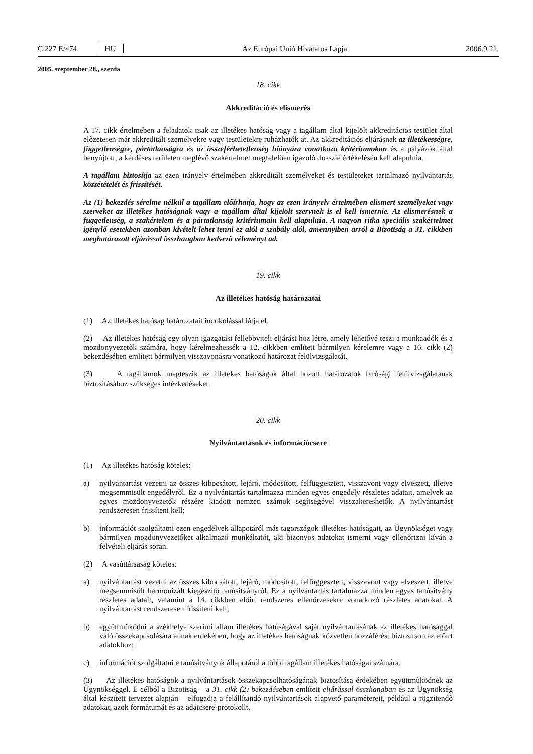C 227 E/474 HU Az Európai Unió Hivatalos Lapja 2006.9.21.
2005. szeptember 28., szerda
18. cikk
Akkreditáció és elismerés
A 17. cikk értelmében a feladatok csak az illetékes hatóság vagy a tagállam által kijelölt akkreditációs testület által előzetesen már akkreditált személyekre vagy testületekre ruházhatók át. Az akkreditációs eljárásnak az illetékességre, függetlenségre, pártatlanságra és az összeférhetetlenség hiányára vonatkozó kritériumokon és a pályázók által benyújtott, a kérdéses területen meglévő szakértelmet megfelelően igazoló dosszié értékelésén kell alapulnia.
A tagállam biztosítja az ezen irányelv értelmében akkreditált személyeket és testületeket tartalmazó nyilvántartás közzétételét és frissítését.
Az (1) bekezdés sérelme nélkül a tagállam előírhatja, hogy az ezen irányelv értelmében elismert személyeket vagy szerveket az illetékes hatóságnak vagy a tagállam által kijelölt szervnek is el kell ismernie. Az elismerésnek a függetlenség, a szakértelem és a pártatlanság kritériumain kell alapulnia. A nagyon ritka speciális szakértelmet igénylő esetekben azonban kivételt lehet tenni ez alól a szabály alól, amennyiben arról a Bizottság a 31. cikkben meghatározott eljárással összhangban kedvező véleményt ad.
19. cikk
Az illetékes hatóság határozatai
(1) Az illetékes hatóság határozatait indokolással látja el.
(2) Az illetékes hatóság egy olyan igazgatási fellebbviteli eljárást hoz létre, amely lehetővé teszi a munkaadók és a mozdonyvezetők számára, hogy kérelmezhessék a 12. cikkben említett bármilyen kérelemre vagy a 16. cikk (2) bekezdésében említett bármilyen visszavonásra vonatkozó határozat felülvizsgálatát.
(3) A tagállamok megteszik az illetékes hatóságok által hozott határozatok bírósági felülvizsgálatának biztosításához szükséges intézkedéseket.
20. cikk
Nyilvántartások és információcsere
(1) Az illetékes hatóság köteles:
a) nyilvántartást vezetni az összes kibocsátott, lejáró, módosított, felfüggesztett, visszavont vagy elveszett, illetve megsemmisült engedélyről. Ez a nyilvántartás tartalmazza minden egyes engedély részletes adatait, amelyek az egyes mozdonyvezetők részére kiadott nemzeti számok segítségével visszakereshetők. A nyilvántartást rendszeresen frissíteni kell;
b) információt szolgáltatni ezen engedélyek állapotáról más tagországok illetékes hatóságait, az Ügynökséget vagy bármilyen mozdonyvezetőket alkalmazó munkáltatót, aki bizonyos adatokat ismerni vagy ellenőrizni kíván a felvételi eljárás során.
(2) A vasúttársaság köteles:
a) nyilvántartást vezetni az összes kibocsátott, lejáró, módosított, felfüggesztett, visszavont vagy elveszett, illetve megsemmisült harmonizált kiegészítő tanúsítványról. Ez a nyilvántartás tartalmazza minden egyes tanúsítvány részletes adatait, valamint a 14. cikkben előírt rendszeres ellenőrzésekre vonatkozó részletes adatokat. A nyilvántartást rendszeresen frissíteni kell;
b) együttműködni a székhelye szerinti állam illetékes hatóságával saját nyilvántartásának az illetékes hatósággal való összekapcsolására annak érdekében, hogy az illetékes hatóságnak közvetlen hozzáférést biztosítson az előírt adatokhoz;
c) információt szolgáltatni e tanúsítványok állapotáról a többi tagállam illetékes hatóságai számára.
(3) Az illetékes hatóságok a nyilvántartások összekapcsolhatóságának biztosítása érdekében együttműködnek az Ügynökséggel. E célból a Bizottság – a 31. cikk (2) bekezdésében említett eljárással összhangban és az Ügynökség által készített tervezet alapján – elfogadja a felállítandó nyilvántartások alapvető paramétereit, például a rögzítendő adatokat, azok formátumát és az adatcsere-protokollt.